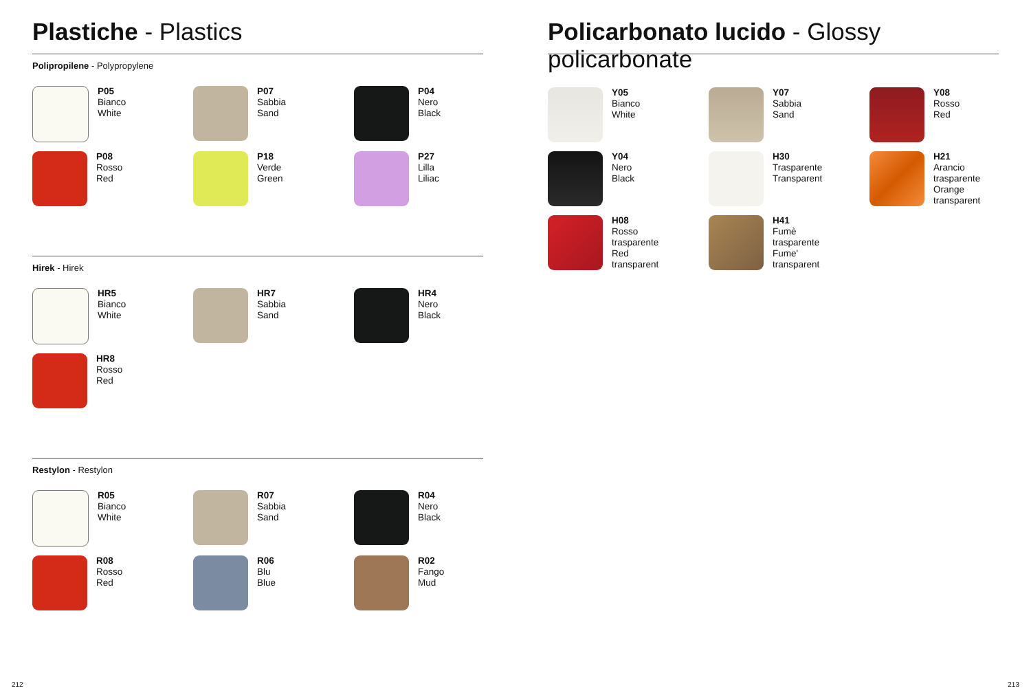Plastiche - Plastics
Polipropilene - Polypropylene
P05
Bianco
White
P07
Sabbia
Sand
P04
Nero
Black
P08
Rosso
Red
P18
Verde
Green
P27
Lilla
Liliac
Hirek - Hirek
HR5
Bianco
White
HR7
Sabbia
Sand
HR4
Nero
Black
HR8
Rosso
Red
Restylon - Restylon
R05
Bianco
White
R07
Sabbia
Sand
R04
Nero
Black
R08
Rosso
Red
R06
Blu
Blue
R02
Fango
Mud
Policarbonato lucido - Glossy policarbonate
Y05
Bianco
White
Y07
Sabbia
Sand
Y08
Rosso
Red
Y04
Nero
Black
H30
Trasparente
Transparent
H21
Arancio
trasparente
Orange
transparent
H08
Rosso
trasparente
Red
transparent
H41
Fumè
trasparente
Fume'
transparent
212 213